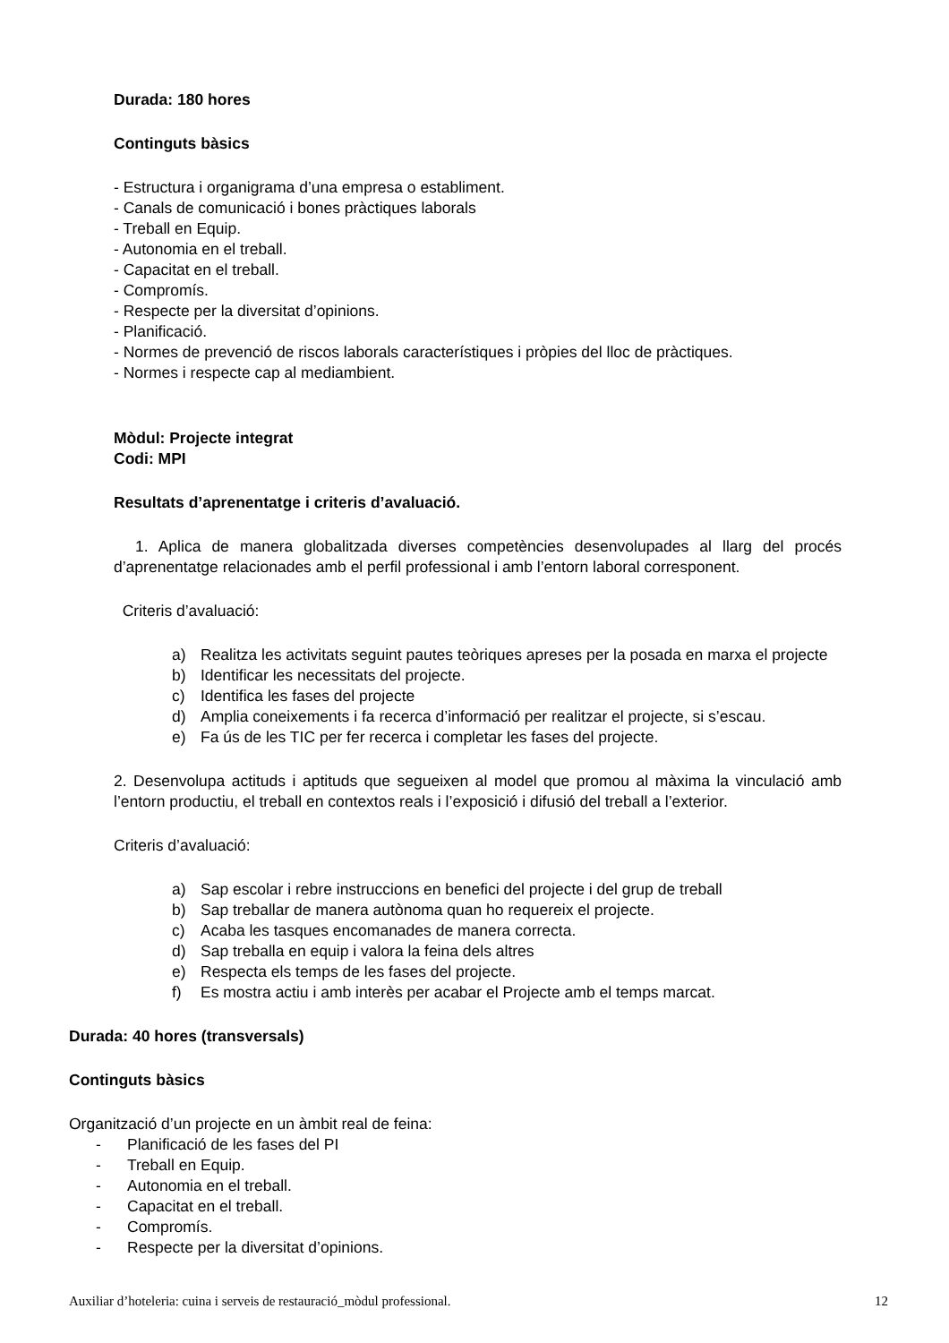Durada: 180 hores
Continguts bàsics
- Estructura i organigrama d’una empresa o establiment.
- Canals de comunicació i bones pràctiques laborals
- Treball en Equip.
- Autonomia en el treball.
- Capacitat en el treball.
- Compromís.
- Respecte per la diversitat d’opinions.
- Planificació.
- Normes de prevenció de riscos laborals característiques i pròpies del lloc de pràctiques.
- Normes i respecte cap al mediambient.
Mòdul: Projecte integrat
Codi: MPI
Resultats d’aprenentatge i criteris d’avaluació.
1. Aplica de manera globalitzada diverses competències desenvolupades al llarg del procés d’aprenentatge relacionades amb el perfil professional i amb l’entorn laboral corresponent.
Criteris d’avaluació:
a) Realitza les activitats seguint pautes teòriques apreses per la posada en marxa el projecte
b) Identificar les necessitats del projecte.
c) Identifica les fases del projecte
d) Amplia coneixements i fa recerca d’informació per realitzar el projecte, si s’escau.
e) Fa ús de les TIC per fer recerca i completar les fases del projecte.
2. Desenvolupa actituds i aptituds que segueixen al model que promou al màxima la vinculació amb l’entorn productiu, el treball en contextos reals i l’exposició i difusió del treball a l’exterior.
Criteris d’avaluació:
a) Sap escolar i rebre instruccions en benefici del projecte i del grup de treball
b) Sap treballar de manera autònoma quan ho requereix el projecte.
c) Acaba les tasques encomanades de manera correcta.
d) Sap treballa en equip i valora la feina dels altres
e) Respecta els temps de les fases del projecte.
f) Es mostra actiu i amb interès per acabar el Projecte amb el temps marcat.
Durada: 40 hores (transversals)
Continguts bàsics
Organització d’un projecte en un àmbit real de feina:
- Planificació de les fases del PI
- Treball en Equip.
- Autonomia en el treball.
- Capacitat en el treball.
- Compromís.
- Respecte per la diversitat d’opinions.
Auxiliar d’hoteleria: cuina i serveis de restauració_mòdul professional. 12